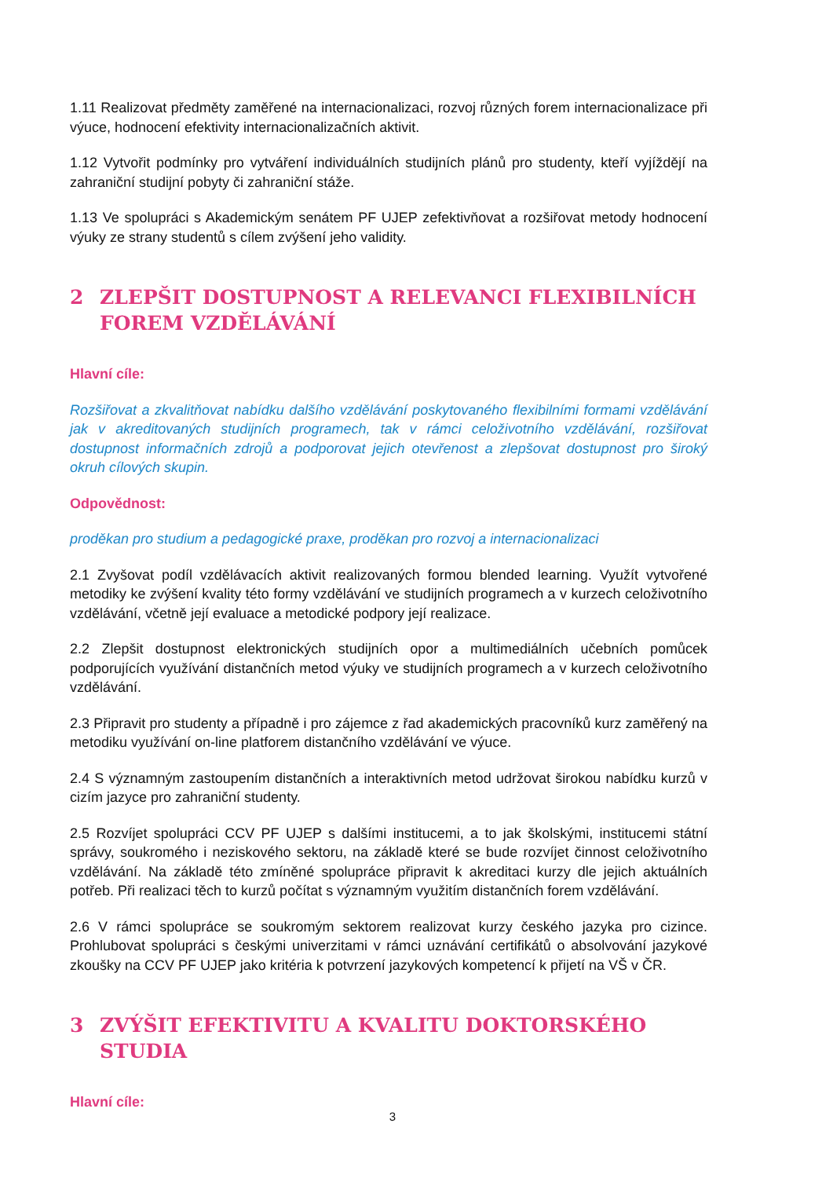1.11 Realizovat předměty zaměřené na internacionalizaci, rozvoj různých forem internacionalizace při výuce, hodnocení efektivity internacionalizačních aktivit.
1.12 Vytvořit podmínky pro vytváření individuálních studijních plánů pro studenty, kteří vyjíždějí na zahraniční studijní pobyty či zahraniční stáže.
1.13 Ve spolupráci s Akademickým senátem PF UJEP zefektivňovat a rozšiřovat metody hodnocení výuky ze strany studentů s cílem zvýšení jeho validity.
2 ZLEPŠIT DOSTUPNOST A RELEVANCI FLEXIBILNÍCH FOREM VZDĚLÁVÁNÍ
Hlavní cíle:
Rozšiřovat a zkvalitňovat nabídku dalšího vzdělávání poskytovaného flexibilními formami vzdělávání jak v akreditovaných studijních programech, tak v rámci celoživotního vzdělávání, rozšiřovat dostupnost informačních zdrojů a podporovat jejich otevřenost a zlepšovat dostupnost pro široký okruh cílových skupin.
Odpovědnost:
proděkan pro studium a pedagogické praxe, proděkan pro rozvoj a internacionalizaci
2.1 Zvyšovat podíl vzdělávacích aktivit realizovaných formou blended learning. Využít vytvořené metodiky ke zvýšení kvality této formy vzdělávání ve studijních programech a v kurzech celoživotního vzdělávání, včetně její evaluace a metodické podpory její realizace.
2.2 Zlepšit dostupnost elektronických studijních opor a multimediálních učebních pomůcek podporujících využívání distančních metod výuky ve studijních programech a v kurzech celoživotního vzdělávání.
2.3 Připravit pro studenty a případně i pro zájemce z řad akademických pracovníků kurz zaměřený na metodiku využívání on-line platforem distančního vzdělávání ve výuce.
2.4 S významným zastoupením distančních a interaktivních metod udržovat širokou nabídku kurzů v cizím jazyce pro zahraniční studenty.
2.5 Rozvíjet spolupráci CCV PF UJEP s dalšími institucemi, a to jak školskými, institucemi státní správy, soukromého i neziskového sektoru, na základě které se bude rozvíjet činnost celoživotního vzdělávání. Na základě této zmíněné spolupráce připravit k akreditaci kurzy dle jejich aktuálních potřeb. Při realizaci těch to kurzů počítat s významným využitím distančních forem vzdělávání.
2.6 V rámci spolupráce se soukromým sektorem realizovat kurzy českého jazyka pro cizince. Prohlubovat spolupráci s českými univerzitami v rámci uznávání certifikátů o absolvování jazykové zkoušky na CCV PF UJEP jako kritéria k potvrzení jazykových kompetencí k přijetí na VŠ v ČR.
3 ZVÝŠIT EFEKTIVITU A KVALITU DOKTORSKÉHO STUDIA
Hlavní cíle:
3